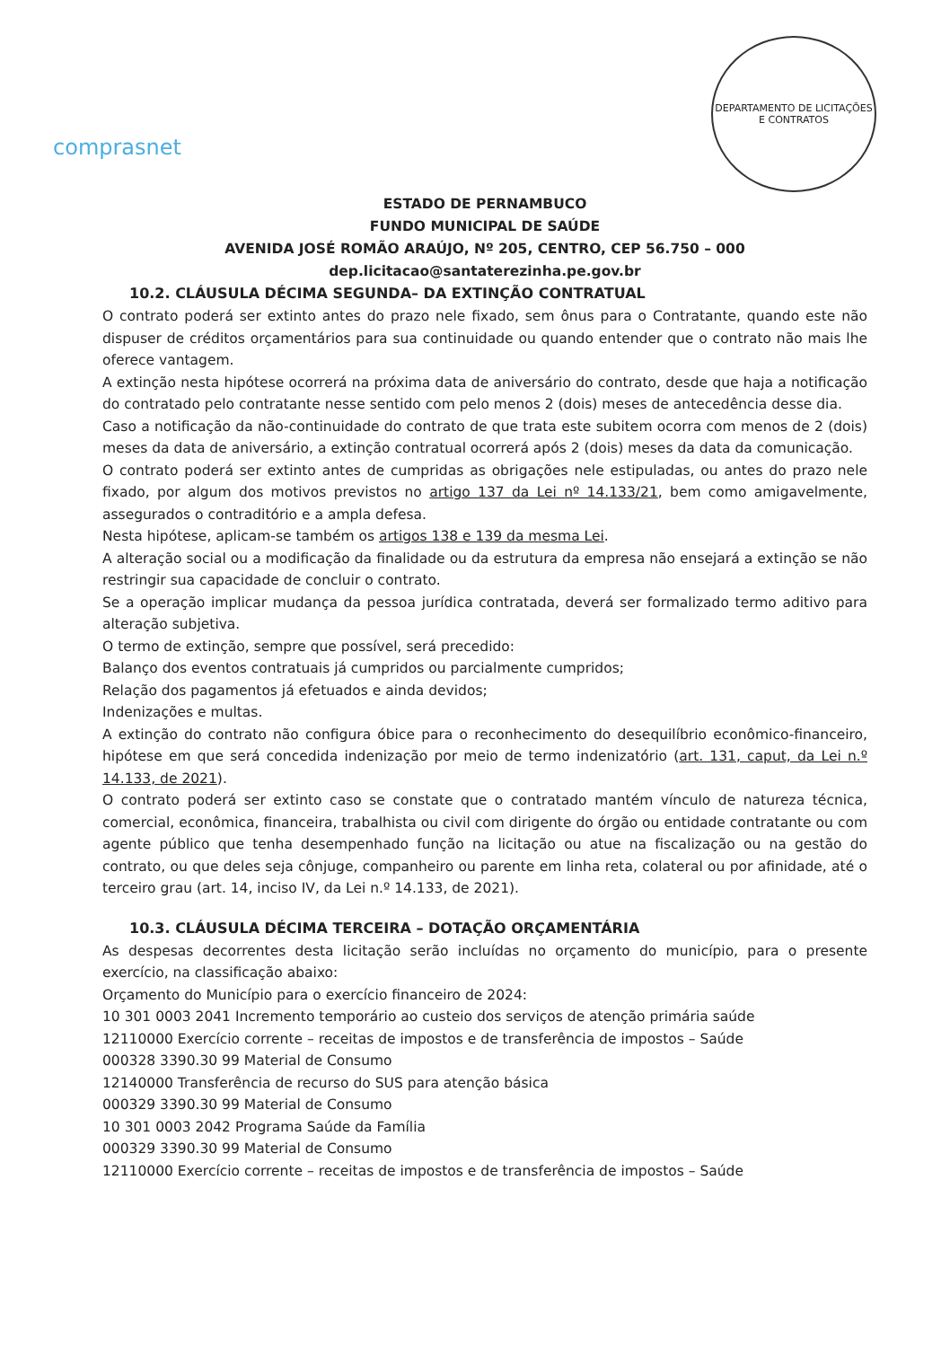comprasnet
DEPARTAMENTO DE LICITAÇÕES E CONTRATOS
ESTADO DE PERNAMBUCO
FUNDO MUNICIPAL DE SAÚDE
AVENIDA JOSÉ ROMÃO ARAÚJO, Nº 205, CENTRO, CEP 56.750 – 000
dep.licitacao@santaterezinha.pe.gov.br
10.2. CLÁUSULA DÉCIMA SEGUNDA– DA EXTINÇÃO CONTRATUAL
O contrato poderá ser extinto antes do prazo nele fixado, sem ônus para o Contratante, quando este não dispuser de créditos orçamentários para sua continuidade ou quando entender que o contrato não mais lhe oferece vantagem.
A extinção nesta hipótese ocorrerá na próxima data de aniversário do contrato, desde que haja a notificação do contratado pelo contratante nesse sentido com pelo menos 2 (dois) meses de antecedência desse dia.
Caso a notificação da não-continuidade do contrato de que trata este subitem ocorra com menos de 2 (dois) meses da data de aniversário, a extinção contratual ocorrerá após 2 (dois) meses da data da comunicação.
O contrato poderá ser extinto antes de cumpridas as obrigações nele estipuladas, ou antes do prazo nele fixado, por algum dos motivos previstos no artigo 137 da Lei nº 14.133/21, bem como amigavelmente, assegurados o contraditório e a ampla defesa.
Nesta hipótese, aplicam-se também os artigos 138 e 139 da mesma Lei.
A alteração social ou a modificação da finalidade ou da estrutura da empresa não ensejará a extinção se não restringir sua capacidade de concluir o contrato.
Se a operação implicar mudança da pessoa jurídica contratada, deverá ser formalizado termo aditivo para alteração subjetiva.
O termo de extinção, sempre que possível, será precedido:
Balanço dos eventos contratuais já cumpridos ou parcialmente cumpridos;
Relação dos pagamentos já efetuados e ainda devidos;
Indenizações e multas.
A extinção do contrato não configura óbice para o reconhecimento do desequilíbrio econômico-financeiro, hipótese em que será concedida indenização por meio de termo indenizatório (art. 131, caput, da Lei n.º 14.133, de 2021).
O contrato poderá ser extinto caso se constate que o contratado mantém vínculo de natureza técnica, comercial, econômica, financeira, trabalhista ou civil com dirigente do órgão ou entidade contratante ou com agente público que tenha desempenhado função na licitação ou atue na fiscalização ou na gestão do contrato, ou que deles seja cônjuge, companheiro ou parente em linha reta, colateral ou por afinidade, até o terceiro grau (art. 14, inciso IV, da Lei n.º 14.133, de 2021).
10.3. CLÁUSULA DÉCIMA TERCEIRA – DOTAÇÃO ORÇAMENTÁRIA
As despesas decorrentes desta licitação serão incluídas no orçamento do município, para o presente exercício, na classificação abaixo:
Orçamento do Município para o exercício financeiro de 2024:
10 301 0003 2041 Incremento temporário ao custeio dos serviços de atenção primária saúde
12110000 Exercício corrente – receitas de impostos e de transferência de impostos – Saúde
000328 3390.30 99 Material de Consumo
12140000 Transferência de recurso do SUS para atenção básica
000329 3390.30 99 Material de Consumo
10 301 0003 2042 Programa Saúde da Família
000329 3390.30 99 Material de Consumo
12110000 Exercício corrente – receitas de impostos e de transferência de impostos – Saúde